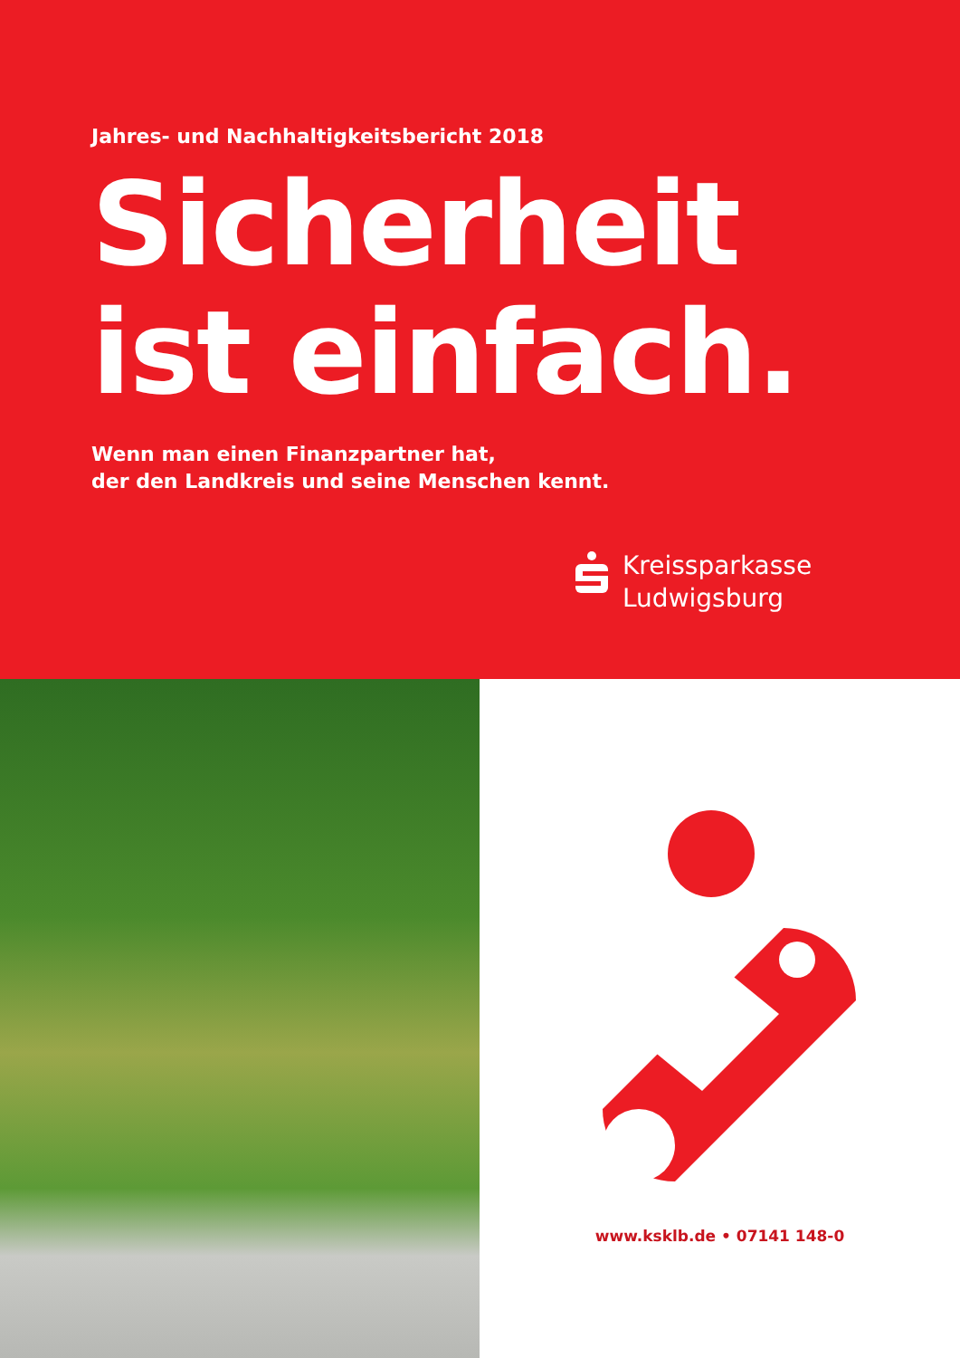Jahres- und Nachhaltigkeitsbericht 2018
Sicherheit
ist einfach.
Wenn man einen Finanzpartner hat,
der den Landkreis und seine Menschen kennt.
Kreissparkasse
Ludwigsburg
www.ksklb.de • 07141 148-0